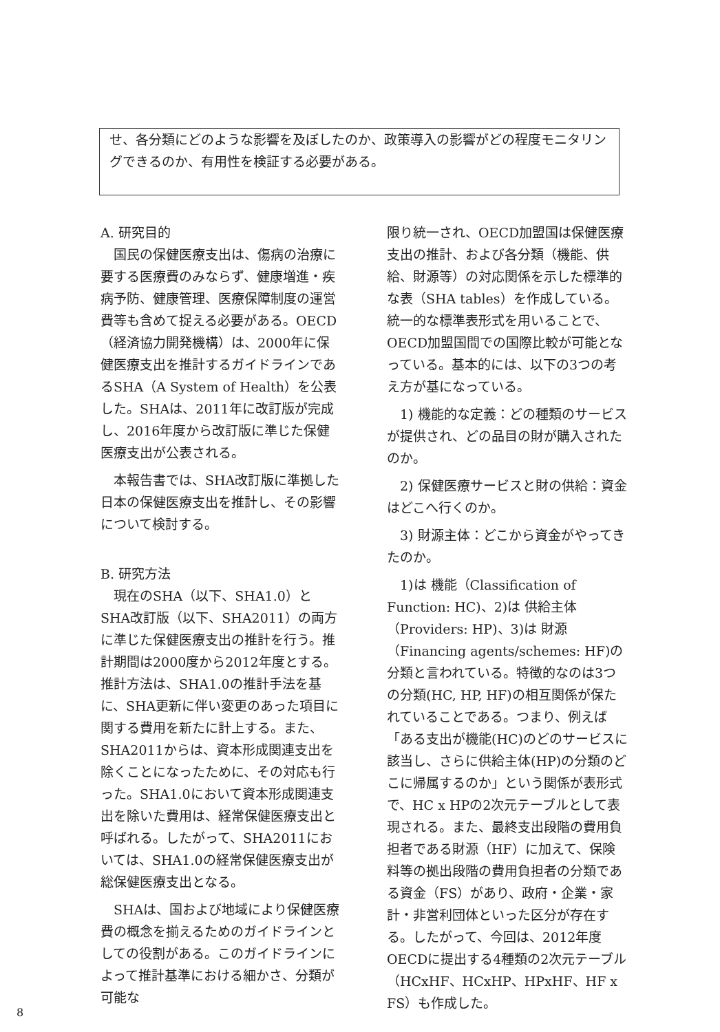せ、各分類にどのような影響を及ぼしたのか、政策導入の影響がどの程度モニタリングできるのか、有用性を検証する必要がある。
A. 研究目的
国民の保健医療支出は、傷病の治療に要する医療費のみならず、健康増進・疾病予防、健康管理、医療保障制度の運営費等も含めて捉える必要がある。OECD（経済協力開発機構）は、2000年に保健医療支出を推計するガイドラインであるSHA（A System of Health）を公表した。SHAは、2011年に改訂版が完成し、2016年度から改訂版に準じた保健医療支出が公表される。
本報告書では、SHA改訂版に準拠した日本の保健医療支出を推計し、その影響について検討する。
B. 研究方法
現在のSHA（以下、SHA1.0）とSHA改訂版（以下、SHA2011）の両方に準じた保健医療支出の推計を行う。推計期間は2000度から2012年度とする。推計方法は、SHA1.0の推計手法を基に、SHA更新に伴い変更のあった項目に関する費用を新たに計上する。また、SHA2011からは、資本形成関連支出を除くことになったために、その対応も行った。SHA1.0において資本形成関連支出を除いた費用は、経常保健医療支出と呼ばれる。したがって、SHA2011においては、SHA1.0の経常保健医療支出が総保健医療支出となる。
SHAは、国および地域により保健医療費の概念を揃えるためのガイドラインとしての役割がある。このガイドラインによって推計基準における細かさ、分類が可能な
限り統一され、OECD加盟国は保健医療支出の推計、および各分類（機能、供給、財源等）の対応関係を示した標準的な表（SHA tables）を作成している。統一的な標準表形式を用いることで、OECD加盟国間での国際比較が可能となっている。基本的には、以下の3つの考え方が基になっている。
1) 機能的な定義：どの種類のサービスが提供され、どの品目の財が購入されたのか。
2) 保健医療サービスと財の供給：資金はどこへ行くのか。
3) 財源主体：どこから資金がやってきたのか。
1)は 機能（Classification of Function: HC)、2)は 供給主体（Providers: HP)、3)は 財源（Financing agents/schemes: HF)の分類と言われている。特徴的なのは3つの分類(HC, HP, HF)の相互関係が保たれていることである。つまり、例えば「ある支出が機能(HC)のどのサービスに該当し、さらに供給主体(HP)の分類のどこに帰属するのか」という関係が表形式で、HC x HPの2次元テーブルとして表現される。また、最終支出段階の費用負担者である財源（HF）に加えて、保険料等の拠出段階の費用負担者の分類である資金（FS）があり、政府・企業・家計・非営利団体といった区分が存在する。したがって、今回は、2012年度OECDに提出する4種類の2次元テーブル（HCxHF、HCxHP、HPxHF、HF x FS）も作成した。
8